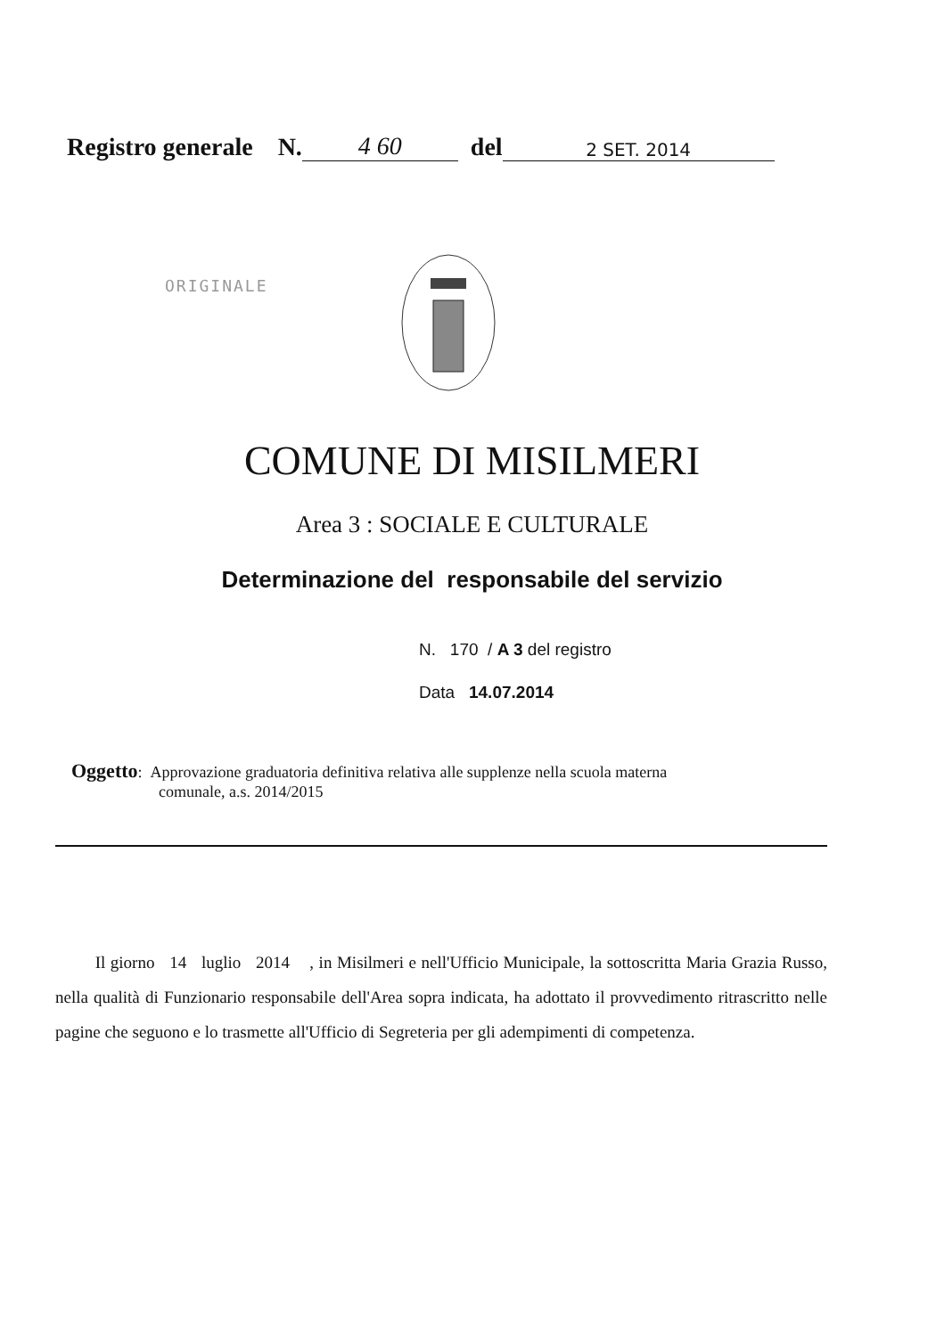Registro generale N. 4 60 del 2 SET. 2014
ORIGINALE
COMUNE DI MISILMERI
Area 3 : SOCIALE E CULTURALE
Determinazione del responsabile del servizio
N. 170 / A 3 del registro
Data 14.07.2014
Oggetto: Approvazione graduatoria definitiva relativa alle supplenze nella scuola materna
comunale, a.s. 2014/2015
Il giorno 14 luglio 2014 , in Misilmeri e nell'Ufficio Municipale, la sottoscritta Maria Grazia Russo, nella qualità di Funzionario responsabile dell'Area sopra indicata, ha adottato il provvedimento ritrascritto nelle pagine che seguono e lo trasmette all'Ufficio di Segreteria per gli adempimenti di competenza.